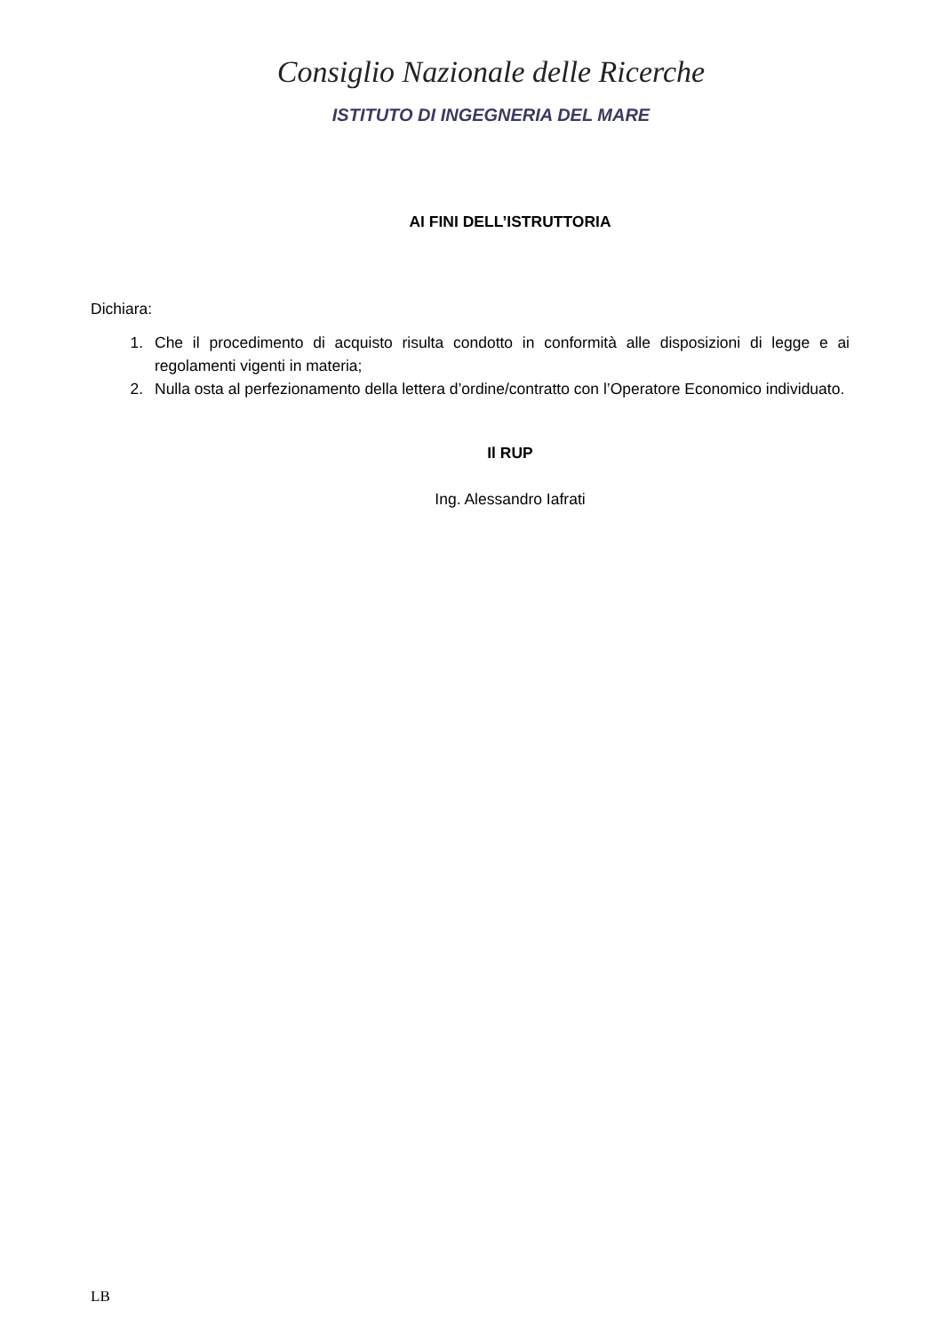Consiglio Nazionale delle Ricerche
ISTITUTO DI INGEGNERIA DEL MARE
AI FINI DELL’ISTRUTTORIA
Dichiara:
1. Che il procedimento di acquisto risulta condotto in conformità alle disposizioni di legge e ai regolamenti vigenti in materia;
2. Nulla osta al perfezionamento della lettera d’ordine/contratto con l’Operatore Economico individuato.
Il RUP
Ing. Alessandro Iafrati
LB